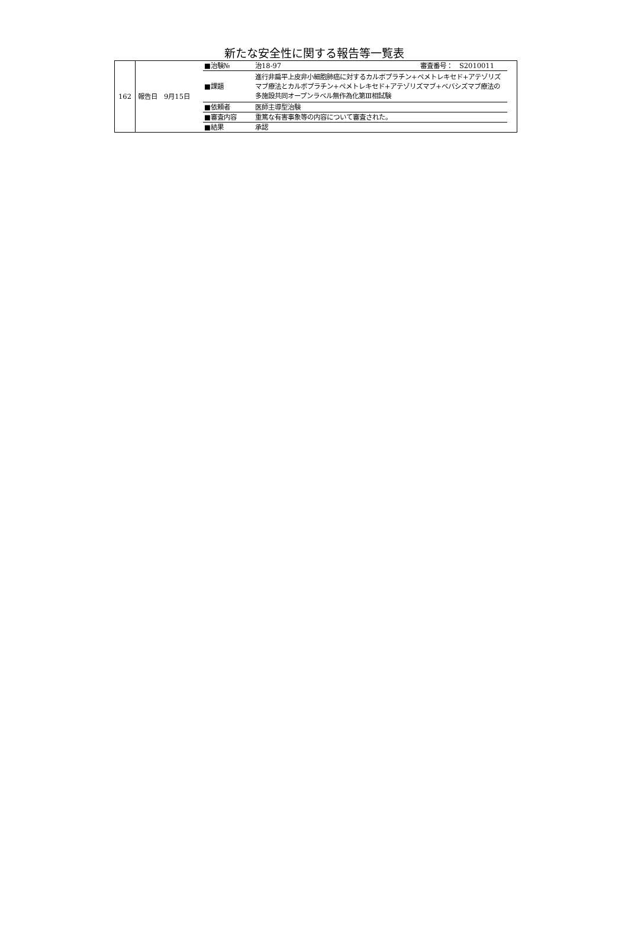新たな安全性に関する報告等一覧表
| 162 | / 報告日 9月15日 / ■治験№ / 治18-97 審査番号： S2010011 / / / / ■課題 / 進行非扁平上皮非小細胞肺癌に対するカルボプラチン+ペメトレキセド+アテゾリズマブ療法とカルボプラチン+ペメトレキセド+アテゾリズマブ+ベバシズマブ療法の多施設共同オープンラベル無作為化第Ⅲ相試験 / / / / ■依頼者 / 医師主導型治験 / / / / ■審査内容 / 重篤な有害事象等の内容について審査された。 / / / / ■結果 / 承認 / / |